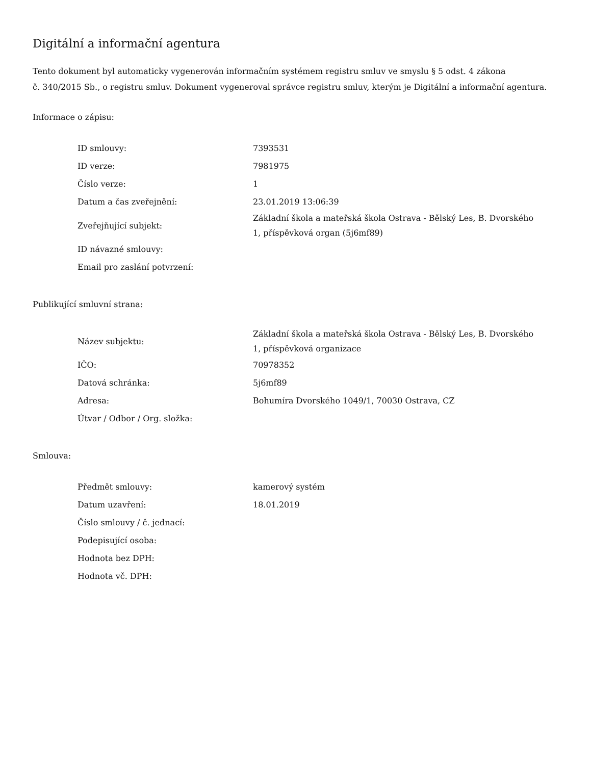Digitální a informační agentura
Tento dokument byl automaticky vygenerován informačním systémem registru smluv ve smyslu § 5 odst. 4 zákona
č. 340/2015 Sb., o registru smluv. Dokument vygeneroval správce registru smluv, kterým je Digitální a informační agentura.
Informace o zápisu:
| ID smlouvy: | 7393531 |
| ID verze: | 7981975 |
| Číslo verze: | 1 |
| Datum a čas zveřejnění: | 23.01.2019 13:06:39 |
| Zveřejňující subjekt: | Základní škola a mateřská škola Ostrava - Bělský Les, B. Dvorského 1, příspěvková organ (5j6mf89) |
| ID návazné smlouvy: | |
| Email pro zaslání potvrzení: | |
Publikující smluvní strana:
| Název subjektu: | Základní škola a mateřská škola Ostrava - Bělský Les, B. Dvorského 1, příspěvková organizace |
| IČO: | 70978352 |
| Datová schránka: | 5j6mf89 |
| Adresa: | Bohumíra Dvorského 1049/1, 70030 Ostrava, CZ |
| Útvar / Odbor / Org. složka: | |
Smlouva:
| Předmět smlouvy: | kamerový systém |
| Datum uzavření: | 18.01.2019 |
| Číslo smlouvy / č. jednací: | |
| Podepisující osoba: | |
| Hodnota bez DPH: | |
| Hodnota vč. DPH: | |